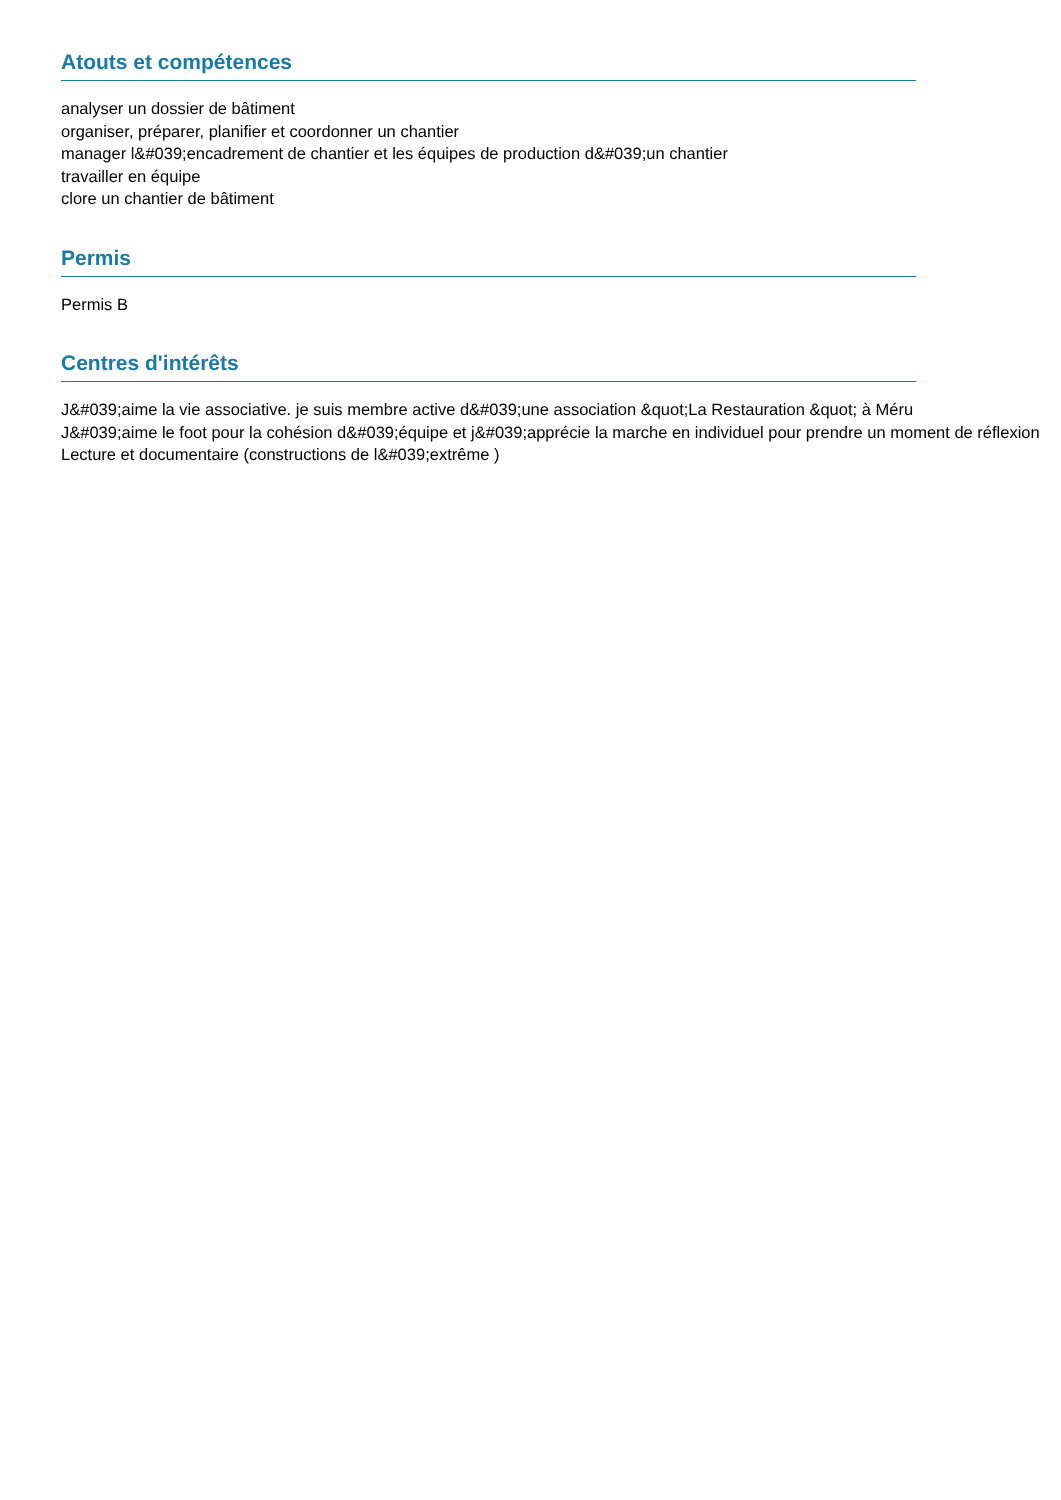Atouts et compétences
analyser un dossier de bâtiment
organiser, préparer, planifier et coordonner un chantier
manager l&#039;encadrement de chantier et les équipes de production d&#039;un chantier
travailler en équipe
clore un chantier de bâtiment
Permis
Permis B
Centres d'intérêts
J&#039;aime la vie associative. je suis membre active d&#039;une association &quot;La Restauration &quot; à Méru
J&#039;aime le foot pour la cohésion d&#039;équipe et j&#039;apprécie la marche en individuel pour prendre un moment de réflexion
Lecture et documentaire (constructions de l&#039;extrême )